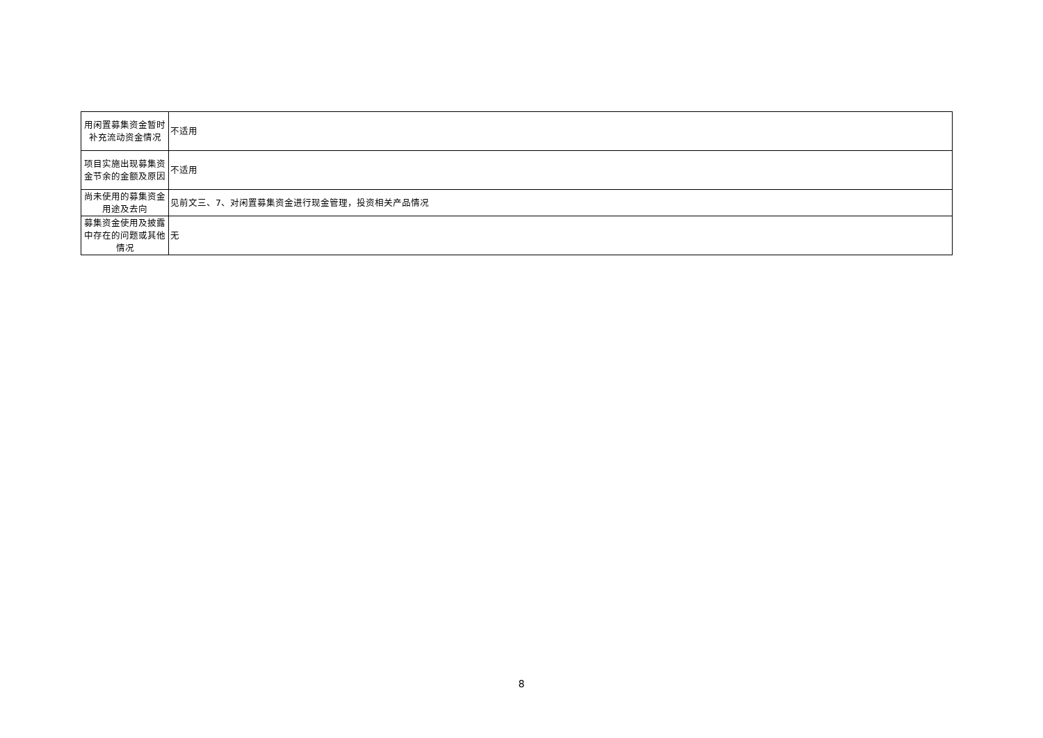| 用闲置募集资金暂时补充流动资金情况 | 不适用 |
| 项目实施出现募集资金节余的金额及原因 | 不适用 |
| 尚未使用的募集资金用途及去向 | 见前文三、7、对闲置募集资金进行现金管理，投资相关产品情况 |
| 募集资金使用及披露中存在的问题或其他情况 | 无 |
8